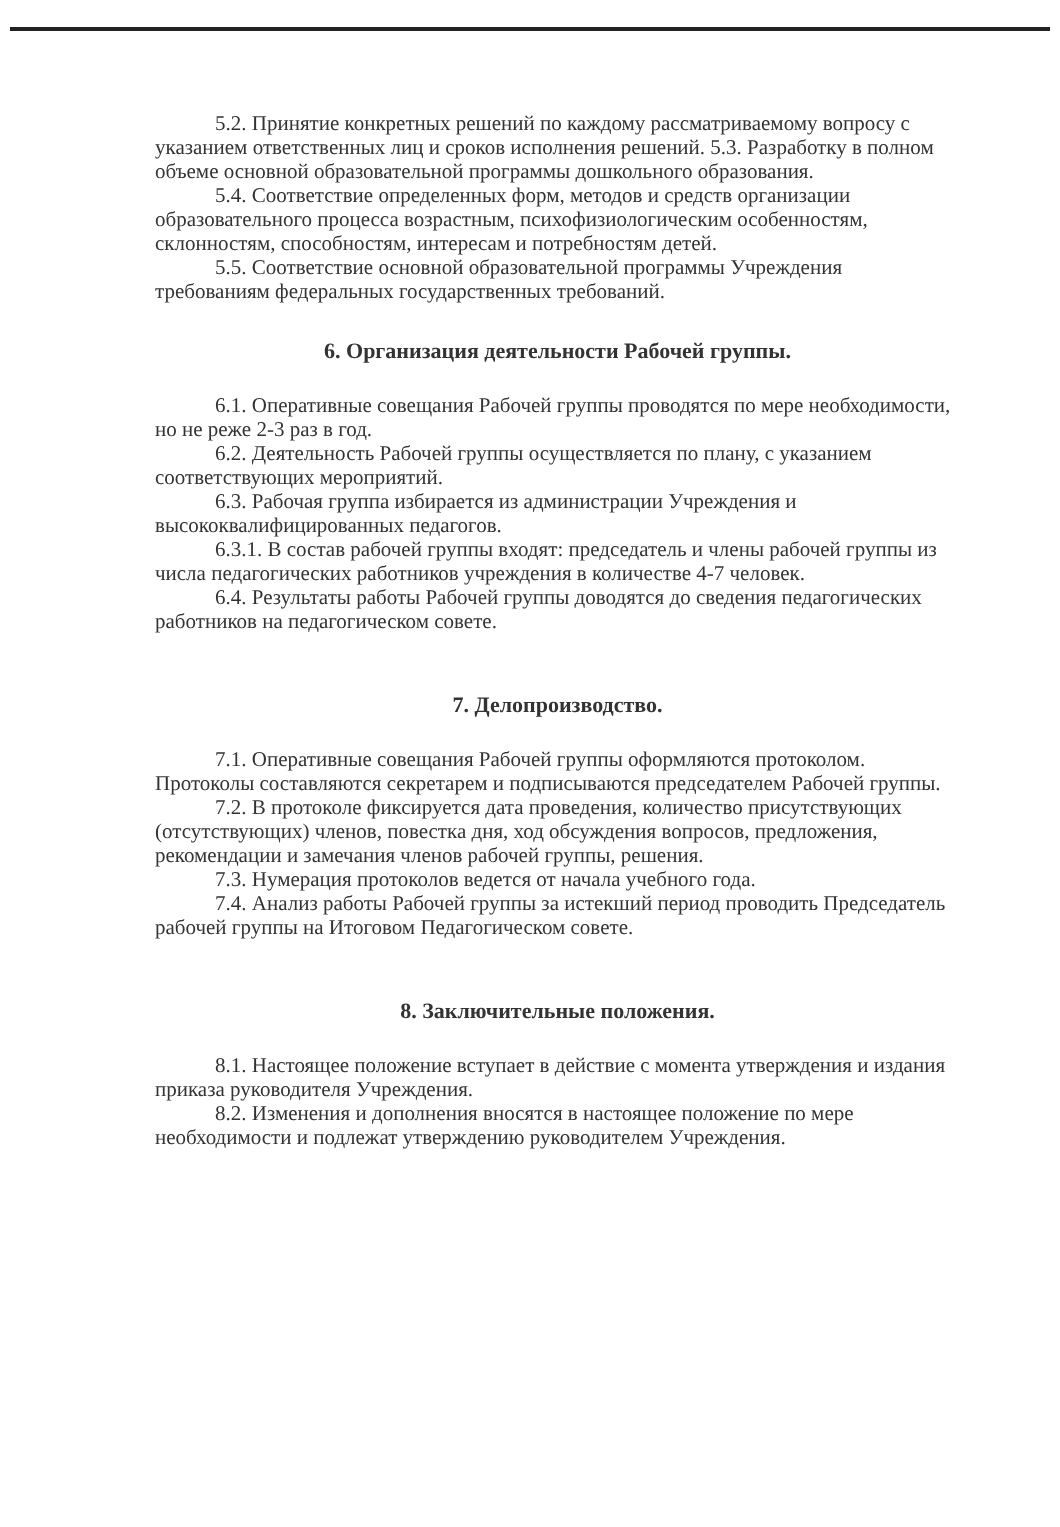5.2. Принятие конкретных решений по каждому рассматриваемому вопросу с указанием ответственных лиц и сроков исполнения решений. 5.3. Разработку в полном объеме основной образовательной программы дошкольного образования.
5.4. Соответствие определенных форм, методов и средств организации образовательного процесса возрастным, психофизиологическим особенностям, склонностям, способностям, интересам и потребностям детей.
5.5. Соответствие основной образовательной программы Учреждения требованиям федеральных государственных требований.
6. Организация деятельности Рабочей группы.
6.1. Оперативные совещания Рабочей группы проводятся по мере необходимости, но не реже 2-3 раз в год.
6.2. Деятельность Рабочей группы осуществляется по плану, с указанием соответствующих мероприятий.
6.3. Рабочая группа избирается из администрации Учреждения и высококвалифицированных педагогов.
6.3.1. В состав рабочей группы входят: председатель и члены рабочей группы из числа педагогических работников учреждения в количестве 4-7 человек.
6.4. Результаты работы Рабочей группы доводятся до сведения педагогических работников на педагогическом совете.
7. Делопроизводство.
7.1. Оперативные совещания Рабочей группы оформляются протоколом. Протоколы составляются секретарем и подписываются председателем Рабочей группы.
7.2. В протоколе фиксируется дата проведения, количество присутствующих (отсутствующих) членов, повестка дня, ход обсуждения вопросов, предложения, рекомендации и замечания членов рабочей группы, решения.
7.3. Нумерация протоколов ведется от начала учебного года.
7.4. Анализ работы Рабочей группы за истекший период проводить Председатель рабочей группы на Итоговом Педагогическом совете.
8. Заключительные положения.
8.1. Настоящее положение вступает в действие с момента утверждения и издания приказа руководителя Учреждения.
8.2. Изменения и дополнения вносятся в настоящее положение по мере необходимости и подлежат утверждению руководителем Учреждения.